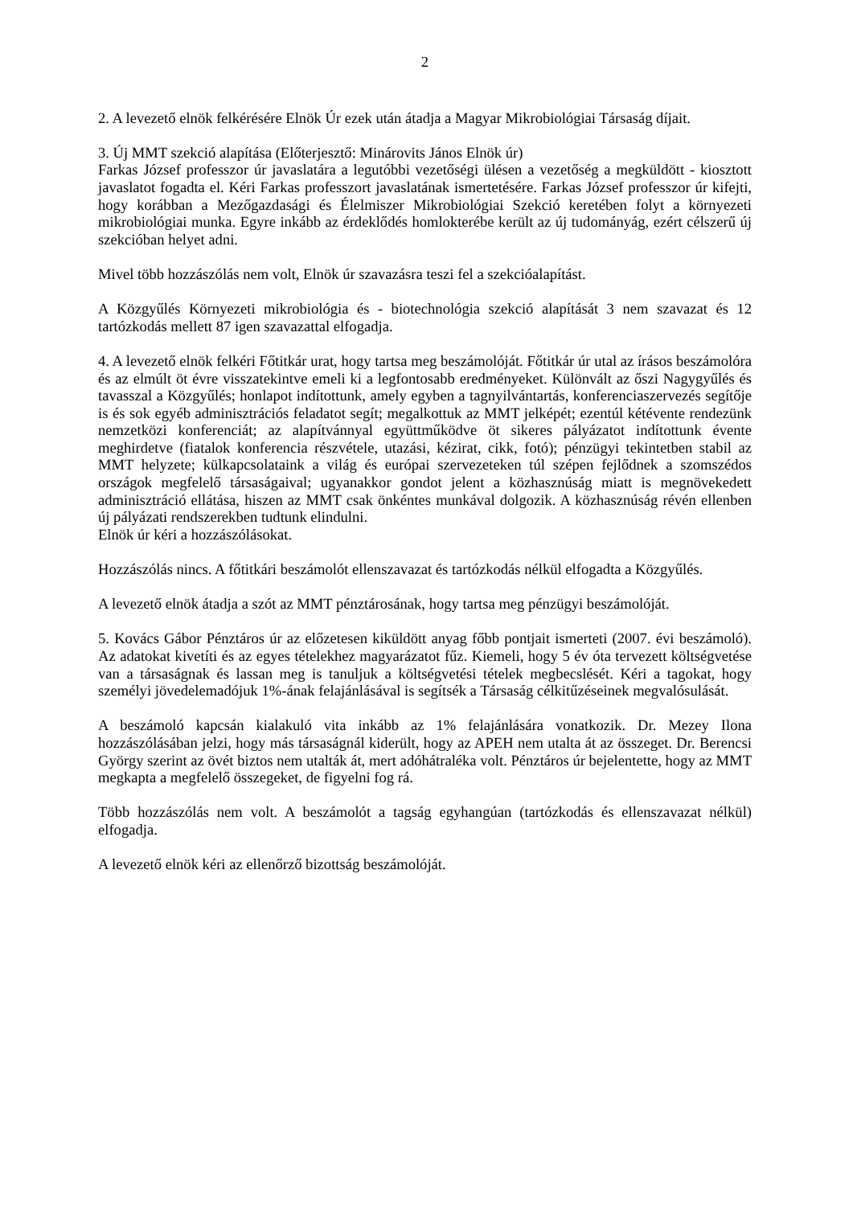2
2. A levezető elnök felkérésére Elnök Úr ezek után átadja a Magyar Mikrobiológiai Társaság díjait.
3. Új MMT szekció alapítása (Előterjesztő: Minárovits János Elnök úr)
Farkas József professzor úr javaslatára a legutóbbi vezetőségi ülésen a vezetőség a megküldött - kiosztott javaslatot fogadta el. Kéri Farkas professzort javaslatának ismertetésére. Farkas József professzor úr kifejti, hogy korábban a Mezőgazdasági és Élelmiszer Mikrobiológiai Szekció keretében folyt a környezeti mikrobiológiai munka. Egyre inkább az érdeklődés homlokterébe került az új tudományág, ezért célszerű új szekcióban helyet adni.
Mivel több hozzászólás nem volt, Elnök úr szavazásra teszi fel a szekcióalapítást.
A Közgyűlés Környezeti mikrobiológia és - biotechnológia szekció alapítását 3 nem szavazat és 12 tartózkodás mellett 87 igen szavazattal elfogadja.
4. A levezető elnök felkéri Főtitkár urat, hogy tartsa meg beszámolóját. Főtitkár úr utal az írásos beszámolóra és az elmúlt öt évre visszatekintve emeli ki a legfontosabb eredményeket. Különvált az őszi Nagygyűlés és tavasszal a Közgyűlés; honlapot indítottunk, amely egyben a tagnyilvántartás, konferenciaszervezés segítője is és sok egyéb adminisztrációs feladatot segít; megalkottuk az MMT jelképét; ezentúl kétévente rendezünk nemzetközi konferenciát; az alapítvánnyal együttműködve öt sikeres pályázatot indítottunk évente meghirdetve (fiatalok konferencia részvétele, utazási, kézirat, cikk, fotó); pénzügyi tekintetben stabil az MMT helyzete; külkapcsolataink a világ és európai szervezeteken túl szépen fejlődnek a szomszédos országok megfelelő társaságaival; ugyanakkor gondot jelent a közhasznúság miatt is megnövekedett adminisztráció ellátása, hiszen az MMT csak önkéntes munkával dolgozik. A közhasznúság révén ellenben új pályázati rendszerekben tudtunk elindulni.
Elnök úr kéri a hozzászólásokat.
Hozzászólás nincs. A főtitkári beszámolót ellenszavazat és tartózkodás nélkül elfogadta a Közgyűlés.
A levezető elnök átadja a szót az MMT pénztárosának, hogy tartsa meg pénzügyi beszámolóját.
5. Kovács Gábor Pénztáros úr az előzetesen kiküldött anyag főbb pontjait ismerteti (2007. évi beszámoló). Az adatokat kivetíti és az egyes tételekhez magyarázatot fűz. Kiemeli, hogy 5 év óta tervezett költségvetése van a társaságnak és lassan meg is tanuljuk a költségvetési tételek megbecslését. Kéri a tagokat, hogy személyi jövedelemadójuk 1%-ának felajánlásával is segítsék a Társaság célkitűzéseinek megvalósulását.
A beszámoló kapcsán kialakuló vita inkább az 1% felajánlására vonatkozik. Dr. Mezey Ilona hozzászólásában jelzi, hogy más társaságnál kiderült, hogy az APEH nem utalta át az összeget. Dr. Berencsi György szerint az övét biztos nem utalták át, mert adóhátraléka volt. Pénztáros úr bejelentette, hogy az MMT megkapta a megfelelő összegeket, de figyelni fog rá.
Több hozzászólás nem volt. A beszámolót a tagság egyhangúan (tartózkodás és ellenszavazat nélkül) elfogadja.
A levezető elnök kéri az ellenőrző bizottság beszámolóját.